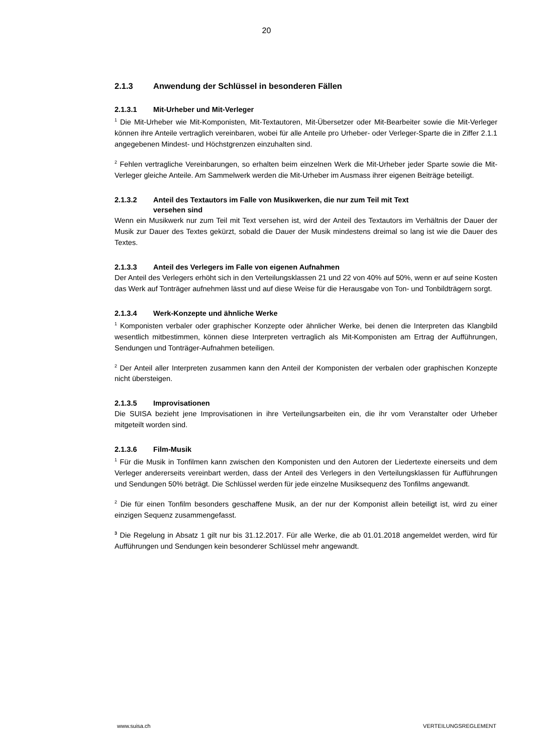20
2.1.3 Anwendung der Schlüssel in besonderen Fällen
2.1.3.1 Mit-Urheber und Mit-Verleger
<sup>1</sup> Die Mit-Urheber wie Mit-Komponisten, Mit-Textautoren, Mit-Übersetzer oder Mit-Bearbeiter sowie die Mit-Verleger können ihre Anteile vertraglich vereinbaren, wobei für alle Anteile pro Urheber- oder Verleger-Sparte die in Ziffer 2.1.1 angegebenen Mindest- und Höchstgrenzen einzuhalten sind.
<sup>2</sup> Fehlen vertragliche Vereinbarungen, so erhalten beim einzelnen Werk die Mit-Urheber jeder Sparte sowie die Mit-Verleger gleiche Anteile. Am Sammelwerk werden die Mit-Urheber im Ausmass ihrer eigenen Beiträge beteiligt.
2.1.3.2 Anteil des Textautors im Falle von Musikwerken, die nur zum Teil mit Text
versehen sind
Wenn ein Musikwerk nur zum Teil mit Text versehen ist, wird der Anteil des Textautors im Verhältnis der Dauer der Musik zur Dauer des Textes gekürzt, sobald die Dauer der Musik mindestens dreimal so lang ist wie die Dauer des Textes.
2.1.3.3 Anteil des Verlegers im Falle von eigenen Aufnahmen
Der Anteil des Verlegers erhöht sich in den Verteilungsklassen 21 und 22 von 40% auf 50%, wenn er auf seine Kosten das Werk auf Tonträger aufnehmen lässt und auf diese Weise für die Herausgabe von Ton- und Tonbildträgern sorgt.
2.1.3.4 Werk-Konzepte und ähnliche Werke
<sup>1</sup> Komponisten verbaler oder graphischer Konzepte oder ähnlicher Werke, bei denen die Interpreten das Klangbild wesentlich mitbestimmen, können diese Interpreten vertraglich als Mit-Komponisten am Ertrag der Aufführungen, Sendungen und Tonträger-Aufnahmen beteiligen.
<sup>2</sup> Der Anteil aller Interpreten zusammen kann den Anteil der Komponisten der verbalen oder graphischen Konzepte nicht übersteigen.
2.1.3.5 Improvisationen
Die SUISA bezieht jene Improvisationen in ihre Verteilungsarbeiten ein, die ihr vom Veranstalter oder Urheber mitgeteilt worden sind.
2.1.3.6 Film-Musik
<sup>1</sup> Für die Musik in Tonfilmen kann zwischen den Komponisten und den Autoren der Liedertexte einerseits und dem Verleger andererseits vereinbart werden, dass der Anteil des Verlegers in den Verteilungsklassen für Aufführungen und Sendungen 50% beträgt. Die Schlüssel werden für jede einzelne Musiksequenz des Tonfilms angewandt.
<sup>2</sup> Die für einen Tonfilm besonders geschaffene Musik, an der nur der Komponist allein beteiligt ist, wird zu einer einzigen Sequenz zusammengefasst.
<sup>3</sup> Die Regelung in Absatz 1 gilt nur bis 31.12.2017. Für alle Werke, die ab 01.01.2018 angemeldet werden, wird für Aufführungen und Sendungen kein besonderer Schlüssel mehr angewandt.
www.suisa.ch VERTEILUNGSREGLEMENT